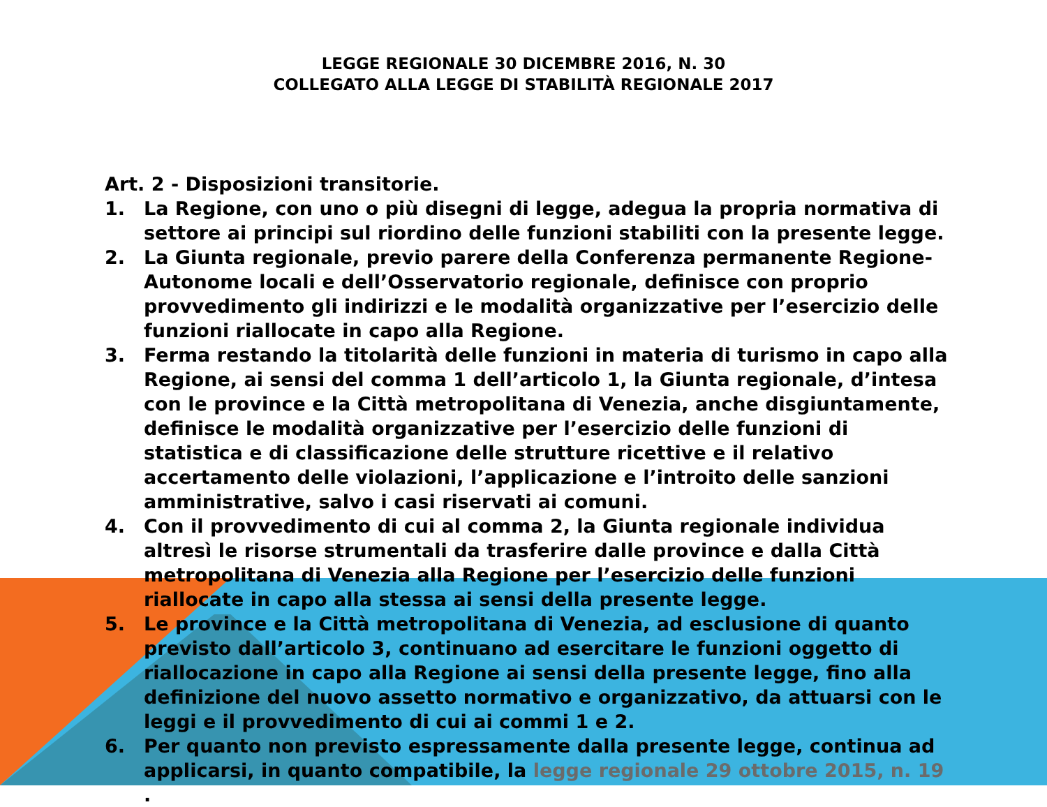LEGGE REGIONALE 30 DICEMBRE 2016, N. 30
COLLEGATO ALLA LEGGE DI STABILITÀ REGIONALE 2017
Art. 2 - Disposizioni transitorie.
1. La Regione, con uno o più disegni di legge, adegua la propria normativa di settore ai principi sul riordino delle funzioni stabiliti con la presente legge.
2. La Giunta regionale, previo parere della Conferenza permanente Regione-Autonome locali e dell’Osservatorio regionale, definisce con proprio provvedimento gli indirizzi e le modalità organizzative per l’esercizio delle funzioni riallocate in capo alla Regione.
3. Ferma restando la titolarità delle funzioni in materia di turismo in capo alla Regione, ai sensi del comma 1 dell’articolo 1, la Giunta regionale, d’intesa con le province e la Città metropolitana di Venezia, anche disgiuntamente, definisce le modalità organizzative per l’esercizio delle funzioni di statistica e di classificazione delle strutture ricettive e il relativo accertamento delle violazioni, l’applicazione e l’introito delle sanzioni amministrative, salvo i casi riservati ai comuni.
4. Con il provvedimento di cui al comma 2, la Giunta regionale individua altresì le risorse strumentali da trasferire dalle province e dalla Città metropolitana di Venezia alla Regione per l’esercizio delle funzioni riallocate in capo alla stessa ai sensi della presente legge.
5. Le province e la Città metropolitana di Venezia, ad esclusione di quanto previsto dall’articolo 3, continuano ad esercitare le funzioni oggetto di riallocazione in capo alla Regione ai sensi della presente legge, fino alla definizione del nuovo assetto normativo e organizzativo, da attuarsi con le leggi e il provvedimento di cui ai commi 1 e 2.
6. Per quanto non previsto espressamente dalla presente legge, continua ad applicarsi, in quanto compatibile, la legge regionale 29 ottobre 2015, n. 19 .